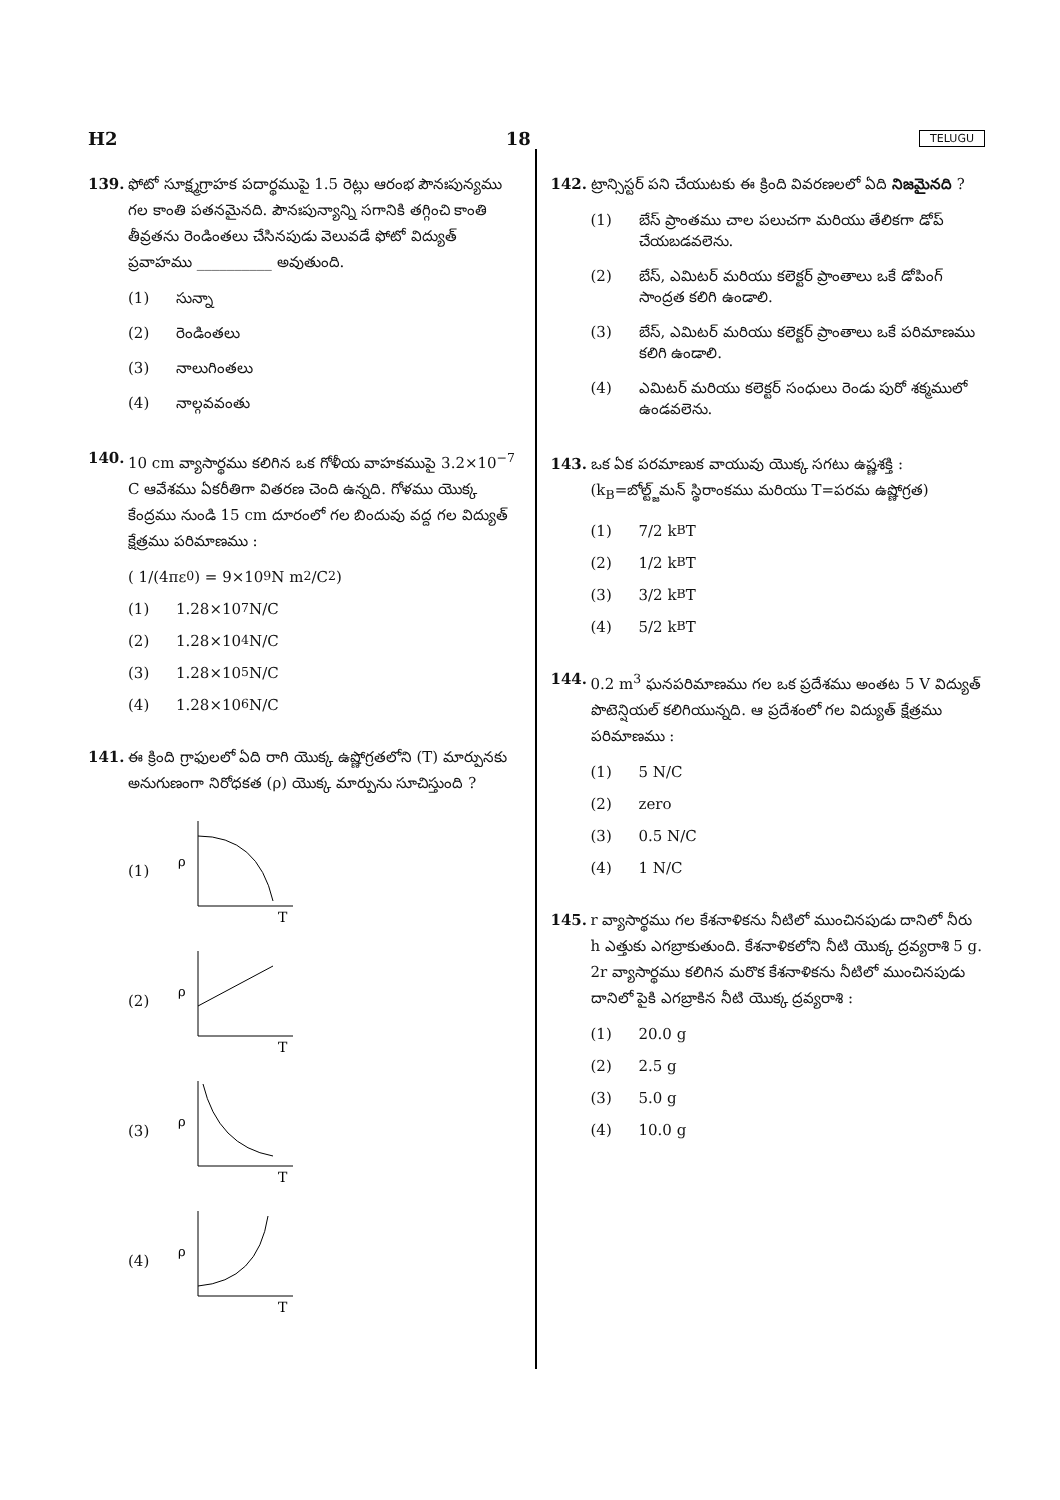H2 18 TELUGU
139. ఫోటో సూక్ష్మగ్రాహక పదార్థముపై 1.5 రెట్లు ఆరంభ పౌనఃపున్యము గల కాంతి పతనమైనది. పౌనఃపున్యాన్ని సగానికి తగ్గించి కాంతి తీవ్రతను రెండింతలు చేసినపుడు వెలువడే ఫోటో విద్యుత్ ప్రవాహము __________ అవుతుంది.
(1) సున్నా
(2) రెండింతలు
(3) నాలుగింతలు
(4) నాల్గవవంతు
140. 10 cm వ్యాసార్థము కలిగిన ఒక గోళీయ వాహకముపై 3.2×10<sup>−7</sup> C ఆవేశము ఏకరీతిగా వితరణ చెంది ఉన్నది. గోళము యొక్క కేంద్రము నుండి 15 cm దూరంలో గల బిందువు వద్ద గల విద్యుత్ క్షేత్రము పరిమాణము :
( 1/(4πε<sub>0</sub>) = 9×10<sup>9</sup> N m<sup>2</sup>/C<sup>2</sup> )
(1) 1.28×10<sup>7</sup> N/C
(2) 1.28×10<sup>4</sup> N/C
(3) 1.28×10<sup>5</sup> N/C
(4) 1.28×10<sup>6</sup> N/C
141. ఈ క్రింది గ్రాఫులలో ఏది రాగి యొక్క ఉష్ణోగ్రతలోని (T) మార్పునకు అనుగుణంగా నిరోధకత (ρ) యొక్క మార్పును సూచిస్తుంది ?
(1)
ρ
T
(2)
ρ
T
(3)
ρ
T
(4)
ρ
T
142. ట్రాన్సిస్టర్ పని చేయుటకు ఈ క్రింది వివరణలలో ఏది నిజమైనది ?
(1) బేస్ ప్రాంతము చాల పలుచగా మరియు తేలికగా డోప్ చేయబడవలెను.
(2) బేస్, ఎమిటర్ మరియు కలెక్టర్ ప్రాంతాలు ఒకే డోపింగ్ సాంద్రత కలిగి ఉండాలి.
(3) బేస్, ఎమిటర్ మరియు కలెక్టర్ ప్రాంతాలు ఒకే పరిమాణము కలిగి ఉండాలి.
(4) ఎమిటర్ మరియు కలెక్టర్ సంధులు రెండు పురో శక్మములో ఉండవలెను.
143. ఒక ఏక పరమాణుక వాయువు యొక్క సగటు ఉష్ణశక్తి : (k<sub>B</sub>=బోల్ట్జ్‌మన్ స్థిరాంకము మరియు T=పరమ ఉష్ణోగ్రత)
(1) 7/2 k<sub>B</sub>T
(2) 1/2 k<sub>B</sub>T
(3) 3/2 k<sub>B</sub>T
(4) 5/2 k<sub>B</sub>T
144. 0.2 m<sup>3</sup> ఘనపరిమాణము గల ఒక ప్రదేశము అంతట 5 V విద్యుత్ పొటెన్షియల్ కలిగియున్నది. ఆ ప్రదేశంలో గల విద్యుత్ క్షేత్రము పరిమాణము :
(1) 5 N/C
(2) zero
(3) 0.5 N/C
(4) 1 N/C
145. r వ్యాసార్థము గల కేశనాళికను నీటిలో ముంచినపుడు దానిలో నీరు h ఎత్తుకు ఎగబ్రాకుతుంది. కేశనాళికలోని నీటి యొక్క ద్రవ్యరాశి 5 g. 2r వ్యాసార్థము కలిగిన మరొక కేశనాళికను నీటిలో ముంచినపుడు దానిలో పైకి ఎగబ్రాకిన నీటి యొక్క ద్రవ్యరాశి :
(1) 20.0 g
(2) 2.5 g
(3) 5.0 g
(4) 10.0 g